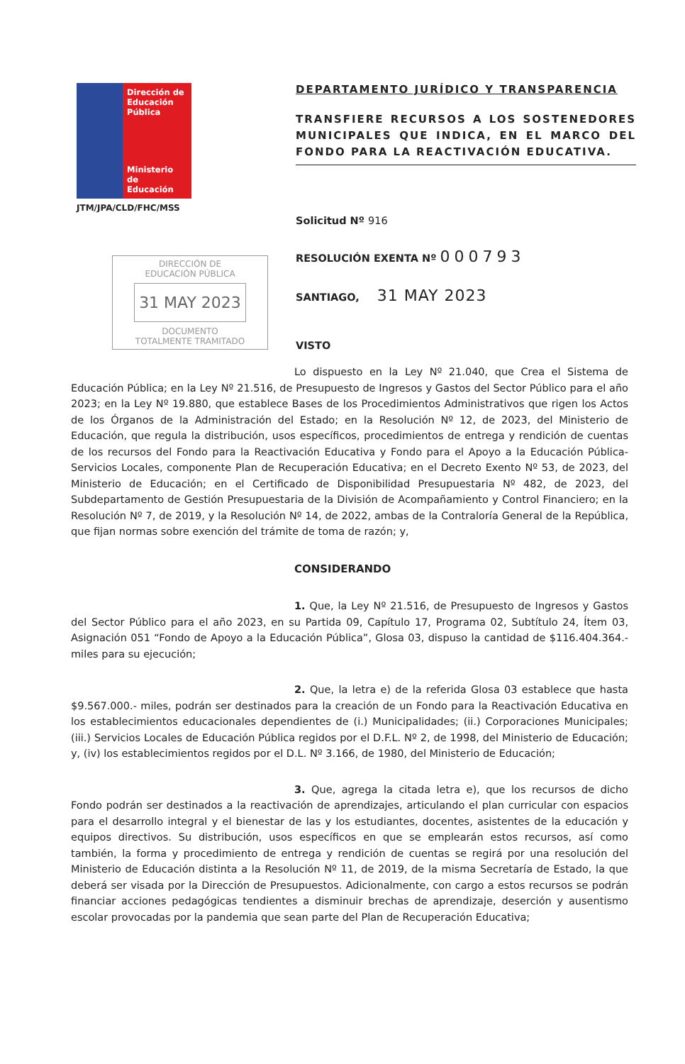Dirección de Educación Pública
Ministerio de Educación
JTM/JPA/CLD/FHC/MSS
DIRECCIÓN DE
EDUCACIÓN PÚBLICA
31 MAY 2023
DOCUMENTO
TOTALMENTE TRAMITADO
DEPARTAMENTO JURÍDICO Y TRANSPARENCIA
TRANSFIERE RECURSOS A LOS SOSTENEDORES MUNICIPALES QUE INDICA, EN EL MARCO DEL FONDO PARA LA REACTIVACIÓN EDUCATIVA.
Solicitud Nº 916
RESOLUCIÓN EXENTA Nº 000793
SANTIAGO, 31 MAY 2023
VISTO
Lo dispuesto en la Ley Nº 21.040, que Crea el Sistema de Educación Pública; en la Ley Nº 21.516, de Presupuesto de Ingresos y Gastos del Sector Público para el año 2023; en la Ley Nº 19.880, que establece Bases de los Procedimientos Administrativos que rigen los Actos de los Órganos de la Administración del Estado; en la Resolución Nº 12, de 2023, del Ministerio de Educación, que regula la distribución, usos específicos, procedimientos de entrega y rendición de cuentas de los recursos del Fondo para la Reactivación Educativa y Fondo para el Apoyo a la Educación Pública-Servicios Locales, componente Plan de Recuperación Educativa; en el Decreto Exento Nº 53, de 2023, del Ministerio de Educación; en el Certificado de Disponibilidad Presupuestaria Nº 482, de 2023, del Subdepartamento de Gestión Presupuestaria de la División de Acompañamiento y Control Financiero; en la Resolución Nº 7, de 2019, y la Resolución Nº 14, de 2022, ambas de la Contraloría General de la República, que fijan normas sobre exención del trámite de toma de razón; y,
CONSIDERANDO
1. Que, la Ley Nº 21.516, de Presupuesto de Ingresos y Gastos del Sector Público para el año 2023, en su Partida 09, Capítulo 17, Programa 02, Subtítulo 24, Ítem 03, Asignación 051 “Fondo de Apoyo a la Educación Pública”, Glosa 03, dispuso la cantidad de $116.404.364.- miles para su ejecución;
2. Que, la letra e) de la referida Glosa 03 establece que hasta $9.567.000.- miles, podrán ser destinados para la creación de un Fondo para la Reactivación Educativa en los establecimientos educacionales dependientes de (i.) Municipalidades; (ii.) Corporaciones Municipales; (iii.) Servicios Locales de Educación Pública regidos por el D.F.L. Nº 2, de 1998, del Ministerio de Educación; y, (iv) los establecimientos regidos por el D.L. Nº 3.166, de 1980, del Ministerio de Educación;
3. Que, agrega la citada letra e), que los recursos de dicho Fondo podrán ser destinados a la reactivación de aprendizajes, articulando el plan curricular con espacios para el desarrollo integral y el bienestar de las y los estudiantes, docentes, asistentes de la educación y equipos directivos. Su distribución, usos específicos en que se emplearán estos recursos, así como también, la forma y procedimiento de entrega y rendición de cuentas se regirá por una resolución del Ministerio de Educación distinta a la Resolución Nº 11, de 2019, de la misma Secretaría de Estado, la que deberá ser visada por la Dirección de Presupuestos. Adicionalmente, con cargo a estos recursos se podrán financiar acciones pedagógicas tendientes a disminuir brechas de aprendizaje, deserción y ausentismo escolar provocadas por la pandemia que sean parte del Plan de Recuperación Educativa;